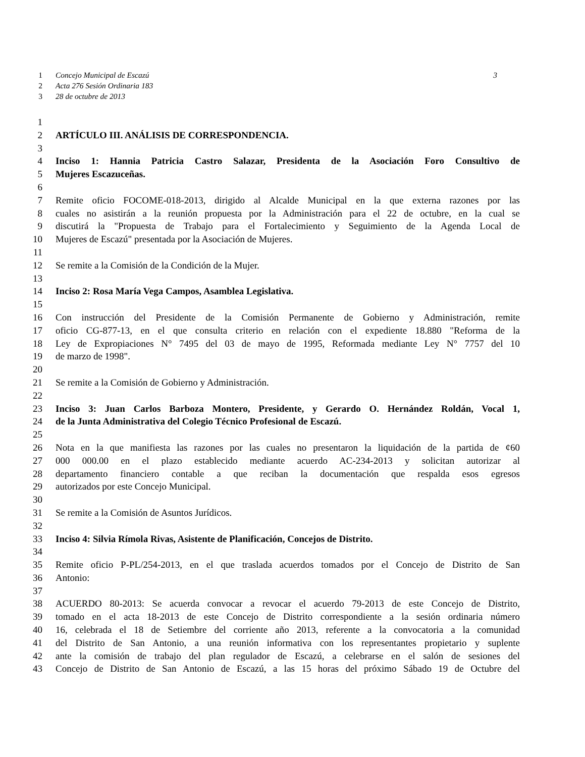1 Concejo Municipal de Escazú 3
2 Acta 276 Sesión Ordinaria 183
3 28 de octubre de 2013
1
2 ARTÍCULO III. ANÁLISIS DE CORRESPONDENCIA.
3
4 Inciso 1: Hannia Patricia Castro Salazar, Presidenta de la Asociación Foro Consultivo de
5 Mujeres Escazuceñas.
6
7 Remite oficio FOCOME-018-2013, dirigido al Alcalde Municipal en la que externa razones por las
8 cuales no asistirán a la reunión propuesta por la Administración para el 22 de octubre, en la cual se
9 discutirá la "Propuesta de Trabajo para el Fortalecimiento y Seguimiento de la Agenda Local de
10 Mujeres de Escazú" presentada por la Asociación de Mujeres.
11
12 Se remite a la Comisión de la Condición de la Mujer.
13
14 Inciso 2: Rosa María Vega Campos, Asamblea Legislativa.
15
16 Con instrucción del Presidente de la Comisión Permanente de Gobierno y Administración, remite
17 oficio CG-877-13, en el que consulta criterio en relación con el expediente 18.880 "Reforma de la
18 Ley de Expropiaciones N° 7495 del 03 de mayo de 1995, Reformada mediante Ley N° 7757 del 10
19 de marzo de 1998".
20
21 Se remite a la Comisión de Gobierno y Administración.
22
23 Inciso 3: Juan Carlos Barboza Montero, Presidente, y Gerardo O. Hernández Roldán, Vocal 1,
24 de la Junta Administrativa del Colegio Técnico Profesional de Escazú.
25
26 Nota en la que manifiesta las razones por las cuales no presentaron la liquidación de la partida de ¢60
27 000 000.00 en el plazo establecido mediante acuerdo AC-234-2013 y solicitan autorizar al
28 departamento financiero contable a que reciban la documentación que respalda esos egresos
29 autorizados por este Concejo Municipal.
30
31 Se remite a la Comisión de Asuntos Jurídicos.
32
33 Inciso 4: Silvia Rímola Rivas, Asistente de Planificación, Concejos de Distrito.
34
35 Remite oficio P-PL/254-2013, en el que traslada acuerdos tomados por el Concejo de Distrito de San
36 Antonio:
37
38 ACUERDO 80-2013: Se acuerda convocar a revocar el acuerdo 79-2013 de este Concejo de Distrito,
39 tomado en el acta 18-2013 de este Concejo de Distrito correspondiente a la sesión ordinaria número
40 16, celebrada el 18 de Setiembre del corriente año 2013, referente a la convocatoria a la comunidad
41 del Distrito de San Antonio, a una reunión informativa con los representantes propietario y suplente
42 ante la comisión de trabajo del plan regulador de Escazú, a celebrarse en el salón de sesiones del
43 Concejo de Distrito de San Antonio de Escazú, a las 15 horas del próximo Sábado 19 de Octubre del